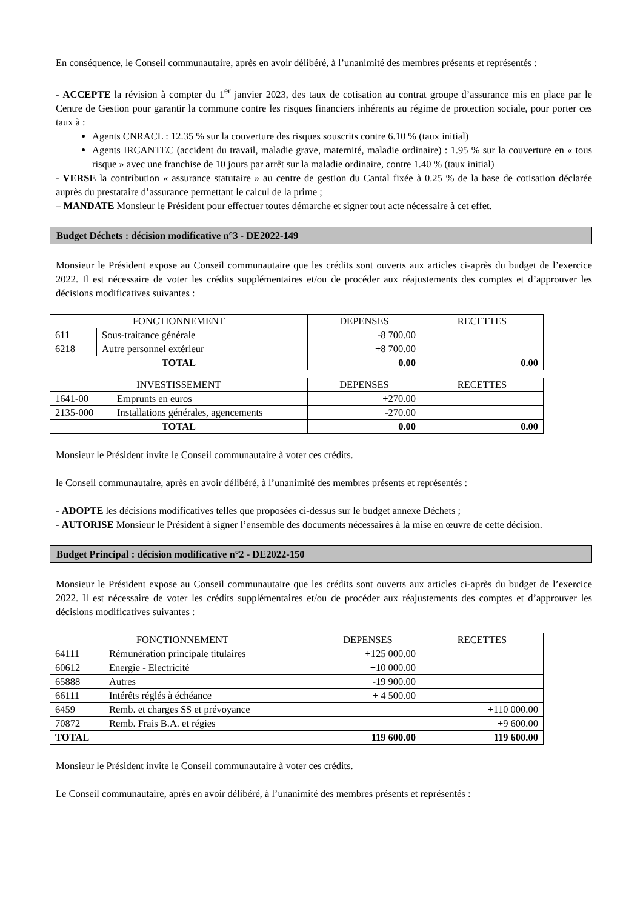En conséquence, le Conseil communautaire, après en avoir délibéré, à l’unanimité des membres présents et représentés :
- ACCEPTE la révision à compter du 1<sup>er</sup> janvier 2023, des taux de cotisation au contrat groupe d’assurance mis en place par le Centre de Gestion pour garantir la commune contre les risques financiers inhérents au régime de protection sociale, pour porter ces taux à :
Agents CNRACL : 12.35 % sur la couverture des risques souscrits contre 6.10 % (taux initial)
Agents IRCANTEC (accident du travail, maladie grave, maternité, maladie ordinaire) : 1.95 % sur la couverture en « tous risque » avec une franchise de 10 jours par arrêt sur la maladie ordinaire, contre 1.40 % (taux initial)
- VERSE la contribution « assurance statutaire » au centre de gestion du Cantal fixée à 0.25 % de la base de cotisation déclarée auprès du prestataire d’assurance permettant le calcul de la prime ;
– MANDATE Monsieur le Président pour effectuer toutes démarche et signer tout acte nécessaire à cet effet.
Budget Déchets : décision modificative n°3 - DE2022-149
Monsieur le Président expose au Conseil communautaire que les crédits sont ouverts aux articles ci-après du budget de l’exercice 2022. Il est nécessaire de voter les crédits supplémentaires et/ou de procéder aux réajustements des comptes et d’approuver les décisions modificatives suivantes :
| FONCTIONNEMENT | | DEPENSES | RECETTES |
| --- | --- | --- | --- |
| 611 | Sous-traitance générale | -8 700.00 | |
| 6218 | Autre personnel extérieur | +8 700.00 | |
| TOTAL | | 0.00 | 0.00 |
| INVESTISSEMENT | | DEPENSES | RECETTES |
| --- | --- | --- | --- |
| 1641-00 | Emprunts en euros | +270.00 | |
| 2135-000 | Installations générales, agencements | -270.00 | |
| TOTAL | | 0.00 | 0.00 |
Monsieur le Président invite le Conseil communautaire à voter ces crédits.
le Conseil communautaire, après en avoir délibéré, à l’unanimité des membres présents et représentés :
- ADOPTE les décisions modificatives telles que proposées ci-dessus sur le budget annexe Déchets ;
- AUTORISE Monsieur le Président à signer l’ensemble des documents nécessaires à la mise en œuvre de cette décision.
Budget Principal : décision modificative n°2 - DE2022-150
Monsieur le Président expose au Conseil communautaire que les crédits sont ouverts aux articles ci-après du budget de l’exercice 2022. Il est nécessaire de voter les crédits supplémentaires et/ou de procéder aux réajustements des comptes et d’approuver les décisions modificatives suivantes :
| FONCTIONNEMENT | | DEPENSES | RECETTES |
| --- | --- | --- | --- |
| 64111 | Rémunération principale titulaires | +125 000.00 | |
| 60612 | Energie - Electricité | +10 000.00 | |
| 65888 | Autres | -19 900.00 | |
| 66111 | Intérêts réglés à échéance | + 4 500.00 | |
| 6459 | Remb. et charges SS et prévoyance | | +110 000.00 |
| 70872 | Remb. Frais B.A. et régies | | +9 600.00 |
| TOTAL | | 119 600.00 | 119 600.00 |
Monsieur le Président invite le Conseil communautaire à voter ces crédits.
Le Conseil communautaire, après en avoir délibéré, à l’unanimité des membres présents et représentés :